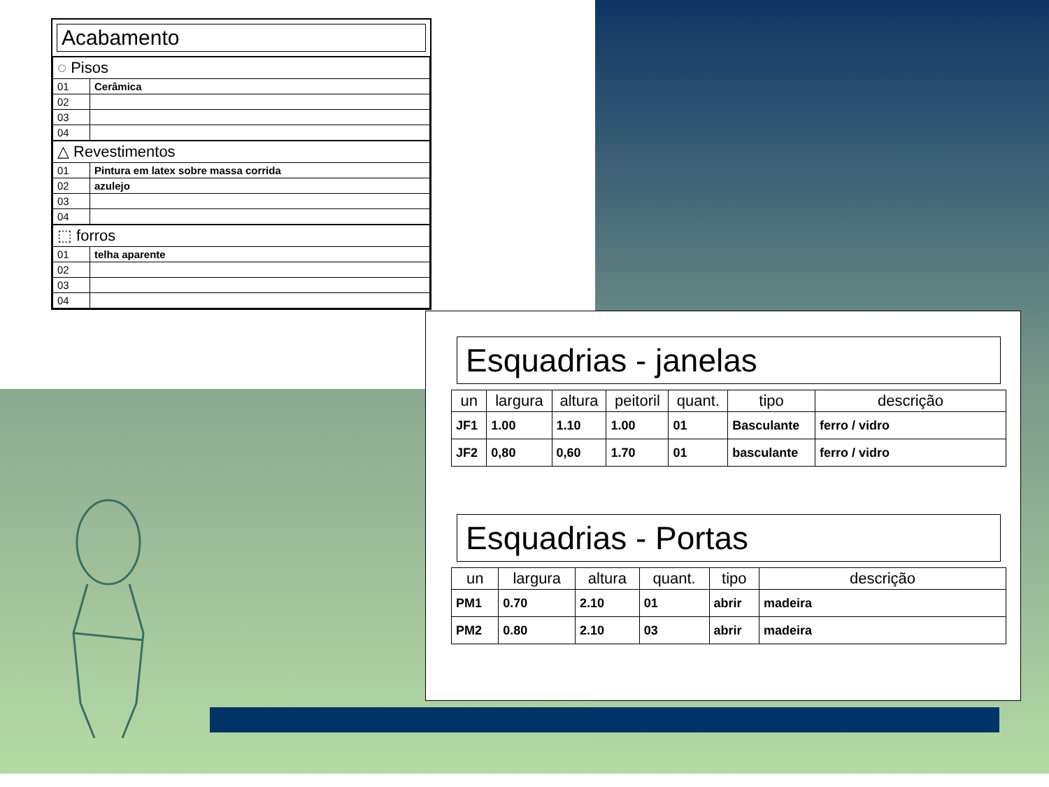Acabamento
| ◌ Pisos | |
| 01 | Cerâmica |
| 02 | |
| 03 | |
| 04 | |
| △ Revestimentos | |
| 01 | Pintura em latex sobre massa corrida |
| 02 | azulejo |
| 03 | |
| 04 | |
| ⬚ forros | |
| 01 | telha aparente |
| 02 | |
| 03 | |
| 04 | |
Esquadrias - janelas
| un | largura | altura | peitoril | quant. | tipo | descrição |
| --- | --- | --- | --- | --- | --- | --- |
| JF1 | 1.00 | 1.10 | 1.00 | 01 | Basculante | ferro / vidro |
| JF2 | 0,80 | 0,60 | 1.70 | 01 | basculante | ferro / vidro |
Esquadrias - Portas
| un | largura | altura | quant. | tipo | descrição |
| --- | --- | --- | --- | --- | --- |
| PM1 | 0.70 | 2.10 | 01 | abrir | madeira |
| PM2 | 0.80 | 2.10 | 03 | abrir | madeira |